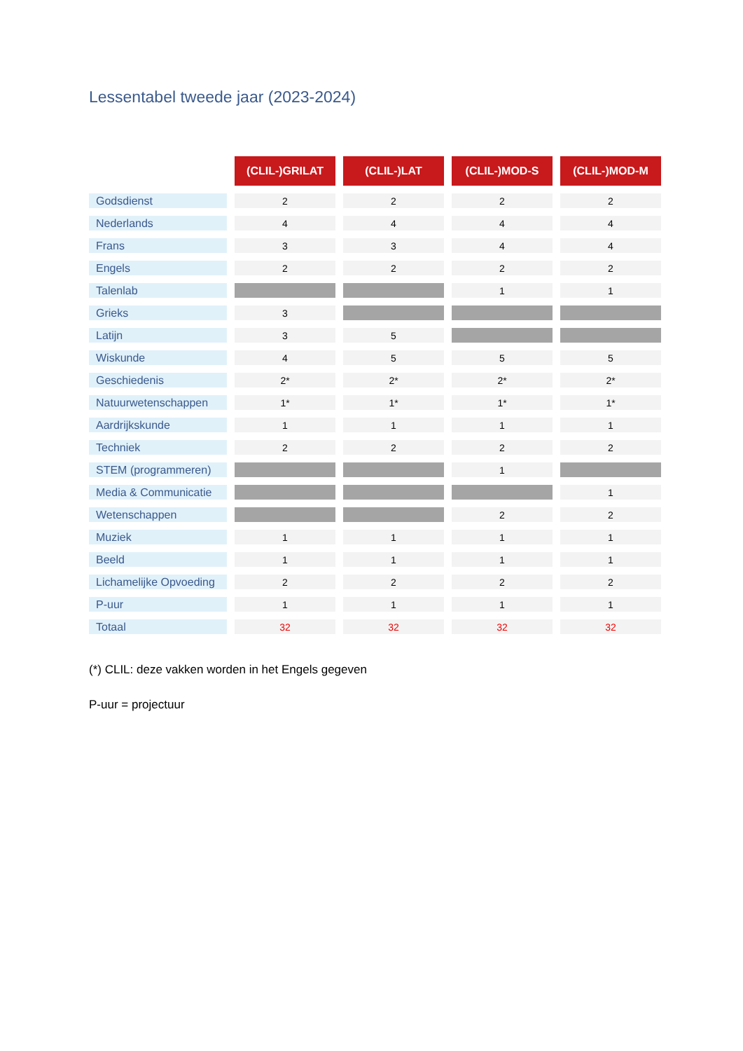Lessentabel tweede jaar (2023-2024)
| | (CLIL-)GRILAT | (CLIL-)LAT | (CLIL-)MOD-S | (CLIL-)MOD-M |
| Godsdienst | 2 | 2 | 2 | 2 |
| Nederlands | 4 | 4 | 4 | 4 |
| Frans | 3 | 3 | 4 | 4 |
| Engels | 2 | 2 | 2 | 2 |
| Talenlab | | | 1 | 1 |
| Grieks | 3 | | | |
| Latijn | 3 | 5 | | |
| Wiskunde | 4 | 5 | 5 | 5 |
| Geschiedenis | 2* | 2* | 2* | 2* |
| Natuurwetenschappen | 1* | 1* | 1* | 1* |
| Aardrijkskunde | 1 | 1 | 1 | 1 |
| Techniek | 2 | 2 | 2 | 2 |
| STEM (programmeren) | | | 1 | |
| Media & Communicatie | | | | 1 |
| Wetenschappen | | | 2 | 2 |
| Muziek | 1 | 1 | 1 | 1 |
| Beeld | 1 | 1 | 1 | 1 |
| Lichamelijke Opvoeding | 2 | 2 | 2 | 2 |
| P-uur | 1 | 1 | 1 | 1 |
| Totaal | 32 | 32 | 32 | 32 |
(*) CLIL: deze vakken worden in het Engels gegeven
P-uur = projectuur